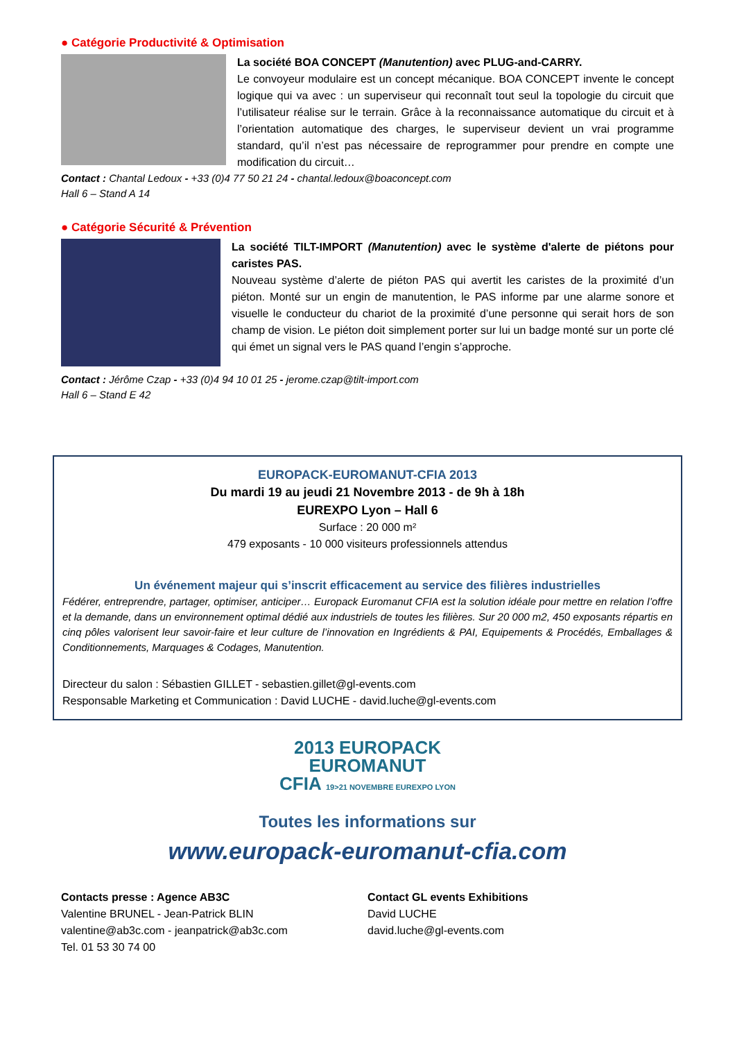● Catégorie Productivité & Optimisation
La société BOA CONCEPT (Manutention) avec PLUG-and-CARRY.
Le convoyeur modulaire est un concept mécanique. BOA CONCEPT invente le concept logique qui va avec : un superviseur qui reconnaît tout seul la topologie du circuit que l’utilisateur réalise sur le terrain. Grâce à la reconnaissance automatique du circuit et à l’orientation automatique des charges, le superviseur devient un vrai programme standard, qu’il n’est pas nécessaire de reprogrammer pour prendre en compte une modification du circuit…
Contact : Chantal Ledoux - +33 (0)4 77 50 21 24 - chantal.ledoux@boaconcept.com
Hall 6 – Stand A 14
● Catégorie Sécurité & Prévention
La société TILT-IMPORT (Manutention) avec le système d'alerte de piétons pour caristes PAS.
Nouveau système d’alerte de piéton PAS qui avertit les caristes de la proximité d’un piéton. Monté sur un engin de manutention, le PAS informe par une alarme sonore et visuelle le conducteur du chariot de la proximité d’une personne qui serait hors de son champ de vision. Le piéton doit simplement porter sur lui un badge monté sur un porte clé qui émet un signal vers le PAS quand l’engin s’approche.
Contact : Jérôme Czap - +33 (0)4 94 10 01 25 - jerome.czap@tilt-import.com
Hall 6 – Stand E 42
EUROPACK-EUROMANUT-CFIA 2013
Du mardi 19 au jeudi 21 Novembre 2013 - de 9h à 18h
EUREXPO Lyon – Hall 6
Surface : 20 000 m²
479 exposants - 10 000 visiteurs professionnels attendus
Un événement majeur qui s’inscrit efficacement au service des filières industrielles
Fédérer, entreprendre, partager, optimiser, anticiper… Europack Euromanut CFIA est la solution idéale pour mettre en relation l’offre et la demande, dans un environnement optimal dédié aux industriels de toutes les filières. Sur 20 000 m2, 450 exposants répartis en cinq pôles valorisent leur savoir-faire et leur culture de l’innovation en Ingrédients & PAI, Equipements & Procédés, Emballages & Conditionnements, Marquages & Codages, Manutention.
Directeur du salon : Sébastien GILLET - sebastien.gillet@gl-events.com
Responsable Marketing et Communication : David LUCHE - david.luche@gl-events.com
2013 EUROPACK
EUROMANUT
CFIA 19>21 NOVEMBRE EUREXPO LYON
Toutes les informations sur
www.europack-euromanut-cfia.com
Contacts presse : Agence AB3C
Valentine BRUNEL - Jean-Patrick BLIN
valentine@ab3c.com - jeanpatrick@ab3c.com
Tel. 01 53 30 74 00
Contact GL events Exhibitions
David LUCHE
david.luche@gl-events.com